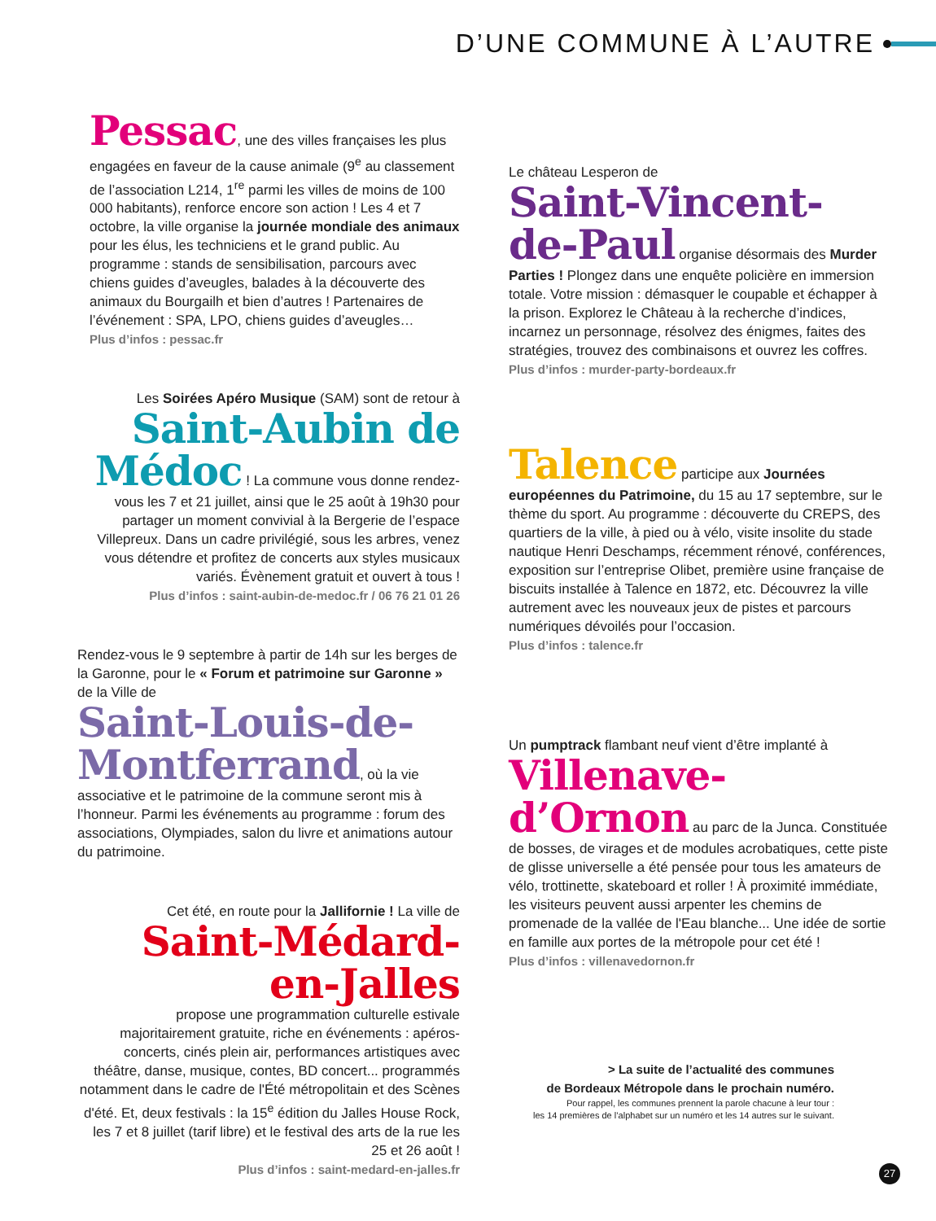D’UNE COMMUNE À L’AUTRE
Pessac, une des villes françaises les plus engagées en faveur de la cause animale (9<sup>e</sup> au classement de l’association L214, 1<sup>re</sup> parmi les villes de moins de 100 000 habitants), renforce encore son action ! Les 4 et 7 octobre, la ville organise la journée mondiale des animaux pour les élus, les techniciens et le grand public. Au programme : stands de sensibilisation, parcours avec chiens guides d’aveugles, balades à la découverte des animaux du Bourgailh et bien d’autres ! Partenaires de l’événement : SPA, LPO, chiens guides d’aveugles…
Plus d’infos : pessac.fr
Les Soirées Apéro Musique (SAM) sont de retour à
Saint-Aubin de Médoc ! La commune vous donne rendez-vous les 7 et 21 juillet, ainsi que le 25 août à 19h30 pour partager un moment convivial à la Bergerie de l’espace Villepreux. Dans un cadre privilégié, sous les arbres, venez vous détendre et profitez de concerts aux styles musicaux variés. Évènement gratuit et ouvert à tous !
Plus d’infos : saint-aubin-de-medoc.fr / 06 76 21 01 26
Rendez-vous le 9 septembre à partir de 14h sur les berges de la Garonne, pour le « Forum et patrimoine sur Garonne » de la Ville de
Saint-Louis-de-Montferrand, où la vie associative et le patrimoine de la commune seront mis à l’honneur. Parmi les événements au programme : forum des associations, Olympiades, salon du livre et animations autour du patrimoine.
Cet été, en route pour la Jallifornie ! La ville de
Saint-Médard-en-Jalles
propose une programmation culturelle estivale majoritairement gratuite, riche en événements : apéros-concerts, cinés plein air, performances artistiques avec théâtre, danse, musique, contes, BD concert... programmés notamment dans le cadre de l'Été métropolitain et des Scènes d'été. Et, deux festivals : la 15<sup>e</sup> édition du Jalles House Rock, les 7 et 8 juillet (tarif libre) et le festival des arts de la rue les 25 et 26 août !
Plus d’infos : saint-medard-en-jalles.fr
Le château Lesperon de
Saint-Vincent-de-Paul organise désormais des Murder Parties ! Plongez dans une enquête policière en immersion totale. Votre mission : démasquer le coupable et échapper à la prison. Explorez le Château à la recherche d’indices, incarnez un personnage, résolvez des énigmes, faites des stratégies, trouvez des combinaisons et ouvrez les coffres.
Plus d’infos : murder-party-bordeaux.fr
Talence participe aux Journées européennes du Patrimoine, du 15 au 17 septembre, sur le thème du sport. Au programme : découverte du CREPS, des quartiers de la ville, à pied ou à vélo, visite insolite du stade nautique Henri Deschamps, récemment rénové, conférences, exposition sur l’entreprise Olibet, première usine française de biscuits installée à Talence en 1872, etc. Découvrez la ville autrement avec les nouveaux jeux de pistes et parcours numériques dévoilés pour l’occasion.
Plus d’infos : talence.fr
Un pumptrack flambant neuf vient d’être implanté à
Villenave-d’Ornon au parc de la Junca. Constituée de bosses, de virages et de modules acrobatiques, cette piste de glisse universelle a été pensée pour tous les amateurs de vélo, trottinette, skateboard et roller ! À proximité immédiate, les visiteurs peuvent aussi arpenter les chemins de promenade de la vallée de l'Eau blanche... Une idée de sortie en famille aux portes de la métropole pour cet été !
Plus d’infos : villenavedornon.fr
> La suite de l’actualité des communes
de Bordeaux Métropole dans le prochain numéro.
Pour rappel, les communes prennent la parole chacune à leur tour :
les 14 premières de l’alphabet sur un numéro et les 14 autres sur le suivant.
27